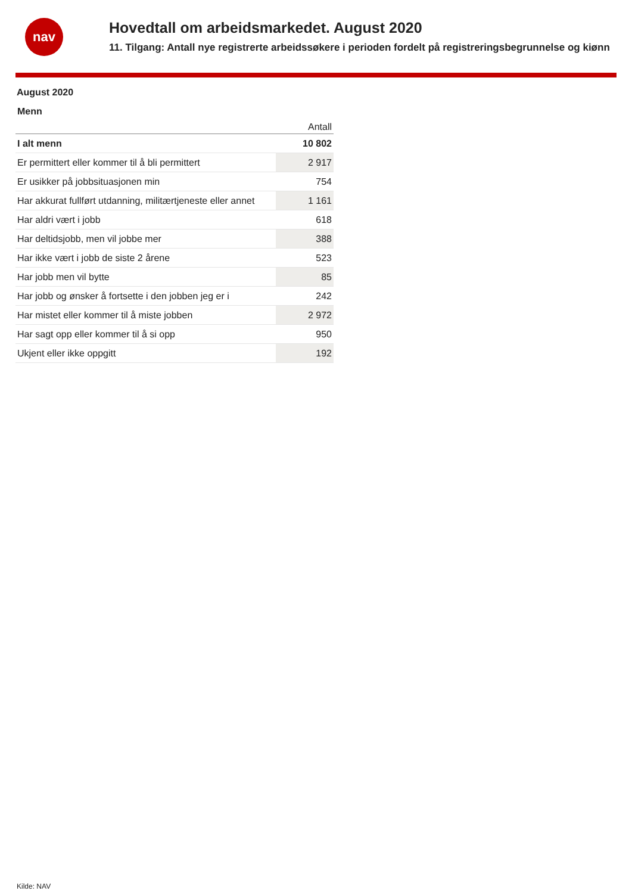nav
Hovedtall om arbeidsmarkedet. August 2020
11. Tilgang: Antall nye registrerte arbeidssøkere i perioden fordelt på registreringsbegrunnelse og kiønn
August 2020
Menn
| | Antall |
| --- | --- |
| I alt menn | 10 802 |
| Er permittert eller kommer til å bli permittert | 2 917 |
| Er usikker på jobbsituasjonen min | 754 |
| Har akkurat fullført utdanning, militærtjeneste eller annet | 1 161 |
| Har aldri vært i jobb | 618 |
| Har deltidsjobb, men vil jobbe mer | 388 |
| Har ikke vært i jobb de siste 2 årene | 523 |
| Har jobb men vil bytte | 85 |
| Har jobb og ønsker å fortsette i den jobben jeg er i | 242 |
| Har mistet eller kommer til å miste jobben | 2 972 |
| Har sagt opp eller kommer til å si opp | 950 |
| Ukjent eller ikke oppgitt | 192 |
Kilde: NAV